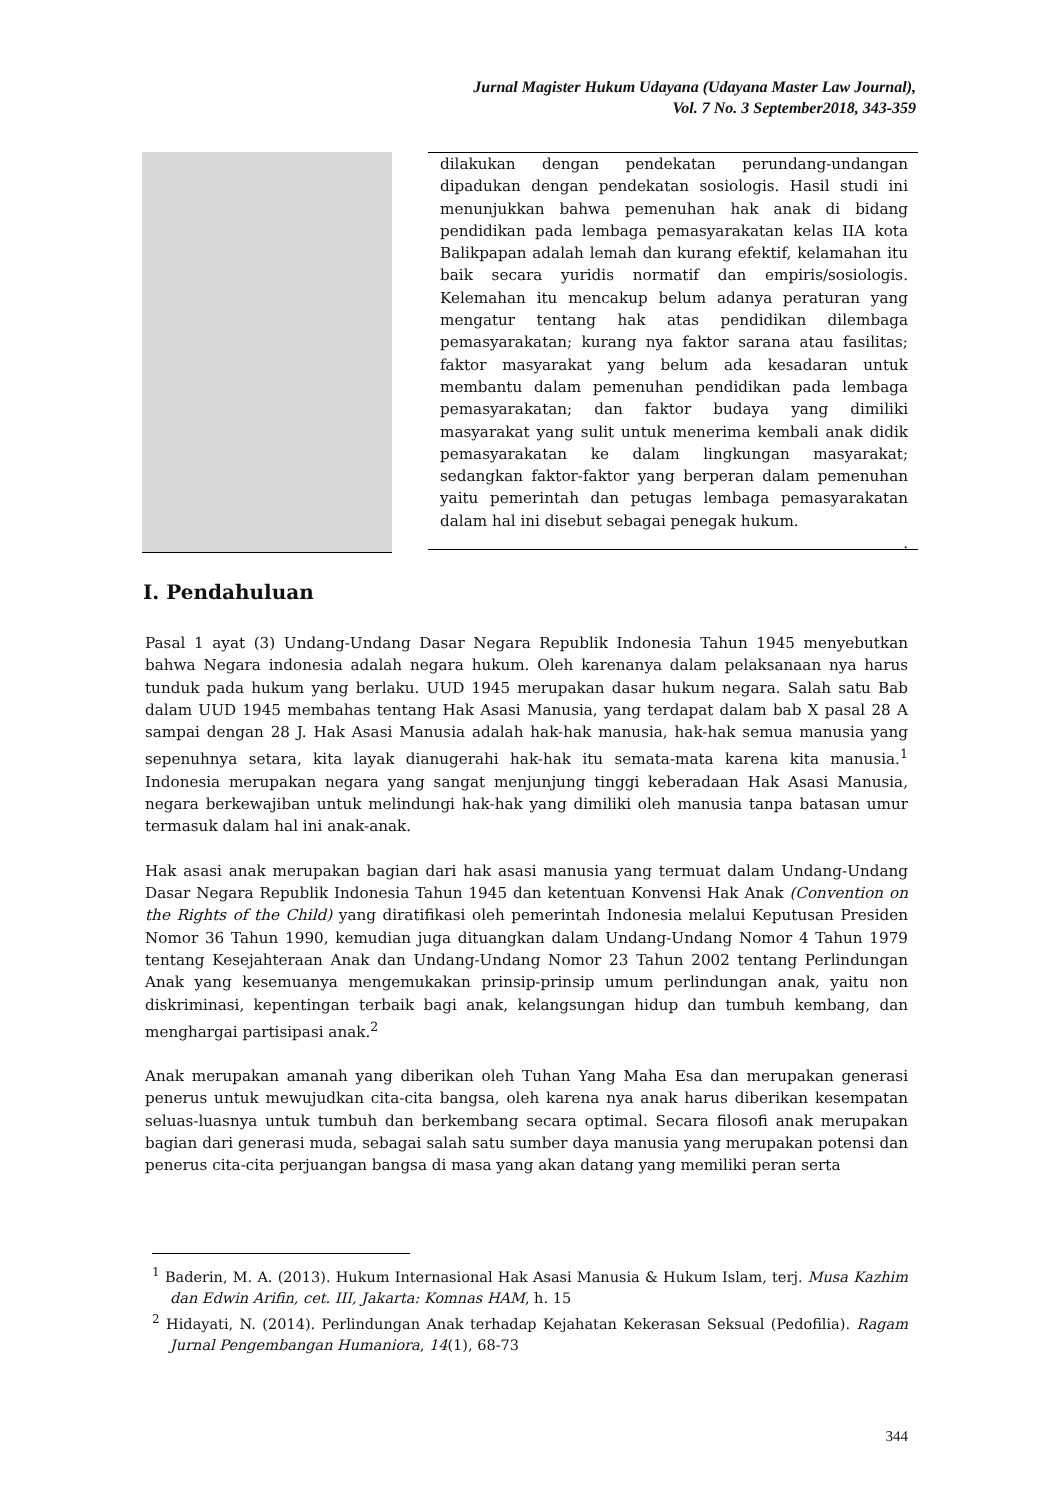Jurnal Magister Hukum Udayana (Udayana Master Law Journal),
Vol. 7 No. 3 September2018, 343-359
dilakukan dengan pendekatan perundang-undangan dipadukan dengan pendekatan sosiologis. Hasil studi ini menunjukkan bahwa pemenuhan hak anak di bidang pendidikan pada lembaga pemasyarakatan kelas IIA kota Balikpapan adalah lemah dan kurang efektif, kelamahan itu baik secara yuridis normatif dan empiris/sosiologis. Kelemahan itu mencakup belum adanya peraturan yang mengatur tentang hak atas pendidikan dilembaga pemasyarakatan; kurang nya faktor sarana atau fasilitas; faktor masyarakat yang belum ada kesadaran untuk membantu dalam pemenuhan pendidikan pada lembaga pemasyarakatan; dan faktor budaya yang dimiliki masyarakat yang sulit untuk menerima kembali anak didik pemasyarakatan ke dalam lingkungan masyarakat; sedangkan faktor-faktor yang berperan dalam pemenuhan yaitu pemerintah dan petugas lembaga pemasyarakatan dalam hal ini disebut sebagai penegak hukum.
.
I. Pendahuluan
Pasal 1 ayat (3) Undang-Undang Dasar Negara Republik Indonesia Tahun 1945 menyebutkan bahwa Negara indonesia adalah negara hukum. Oleh karenanya dalam pelaksanaan nya harus tunduk pada hukum yang berlaku. UUD 1945 merupakan dasar hukum negara. Salah satu Bab dalam UUD 1945 membahas tentang Hak Asasi Manusia, yang terdapat dalam bab X pasal 28 A sampai dengan 28 J. Hak Asasi Manusia adalah hak-hak manusia, hak-hak semua manusia yang sepenuhnya setara, kita layak dianugerahi hak-hak itu semata-mata karena kita manusia.<sup>1</sup> Indonesia merupakan negara yang sangat menjunjung tinggi keberadaan Hak Asasi Manusia, negara berkewajiban untuk melindungi hak-hak yang dimiliki oleh manusia tanpa batasan umur termasuk dalam hal ini anak-anak.
Hak asasi anak merupakan bagian dari hak asasi manusia yang termuat dalam Undang-Undang Dasar Negara Republik Indonesia Tahun 1945 dan ketentuan Konvensi Hak Anak (Convention on the Rights of the Child) yang diratifikasi oleh pemerintah Indonesia melalui Keputusan Presiden Nomor 36 Tahun 1990, kemudian juga dituangkan dalam Undang-Undang Nomor 4 Tahun 1979 tentang Kesejahteraan Anak dan Undang-Undang Nomor 23 Tahun 2002 tentang Perlindungan Anak yang kesemuanya mengemukakan prinsip-prinsip umum perlindungan anak, yaitu non diskriminasi, kepentingan terbaik bagi anak, kelangsungan hidup dan tumbuh kembang, dan menghargai partisipasi anak.<sup>2</sup>
Anak merupakan amanah yang diberikan oleh Tuhan Yang Maha Esa dan merupakan generasi penerus untuk mewujudkan cita-cita bangsa, oleh karena nya anak harus diberikan kesempatan seluas-luasnya untuk tumbuh dan berkembang secara optimal. Secara filosofi anak merupakan bagian dari generasi muda, sebagai salah satu sumber daya manusia yang merupakan potensi dan penerus cita-cita perjuangan bangsa di masa yang akan datang yang memiliki peran serta
<sup>1</sup> Baderin, M. A. (2013). Hukum Internasional Hak Asasi Manusia & Hukum Islam, terj. Musa Kazhim dan Edwin Arifin, cet. III, Jakarta: Komnas HAM, h. 15
<sup>2</sup> Hidayati, N. (2014). Perlindungan Anak terhadap Kejahatan Kekerasan Seksual (Pedofilia). Ragam Jurnal Pengembangan Humaniora, 14(1), 68-73
344